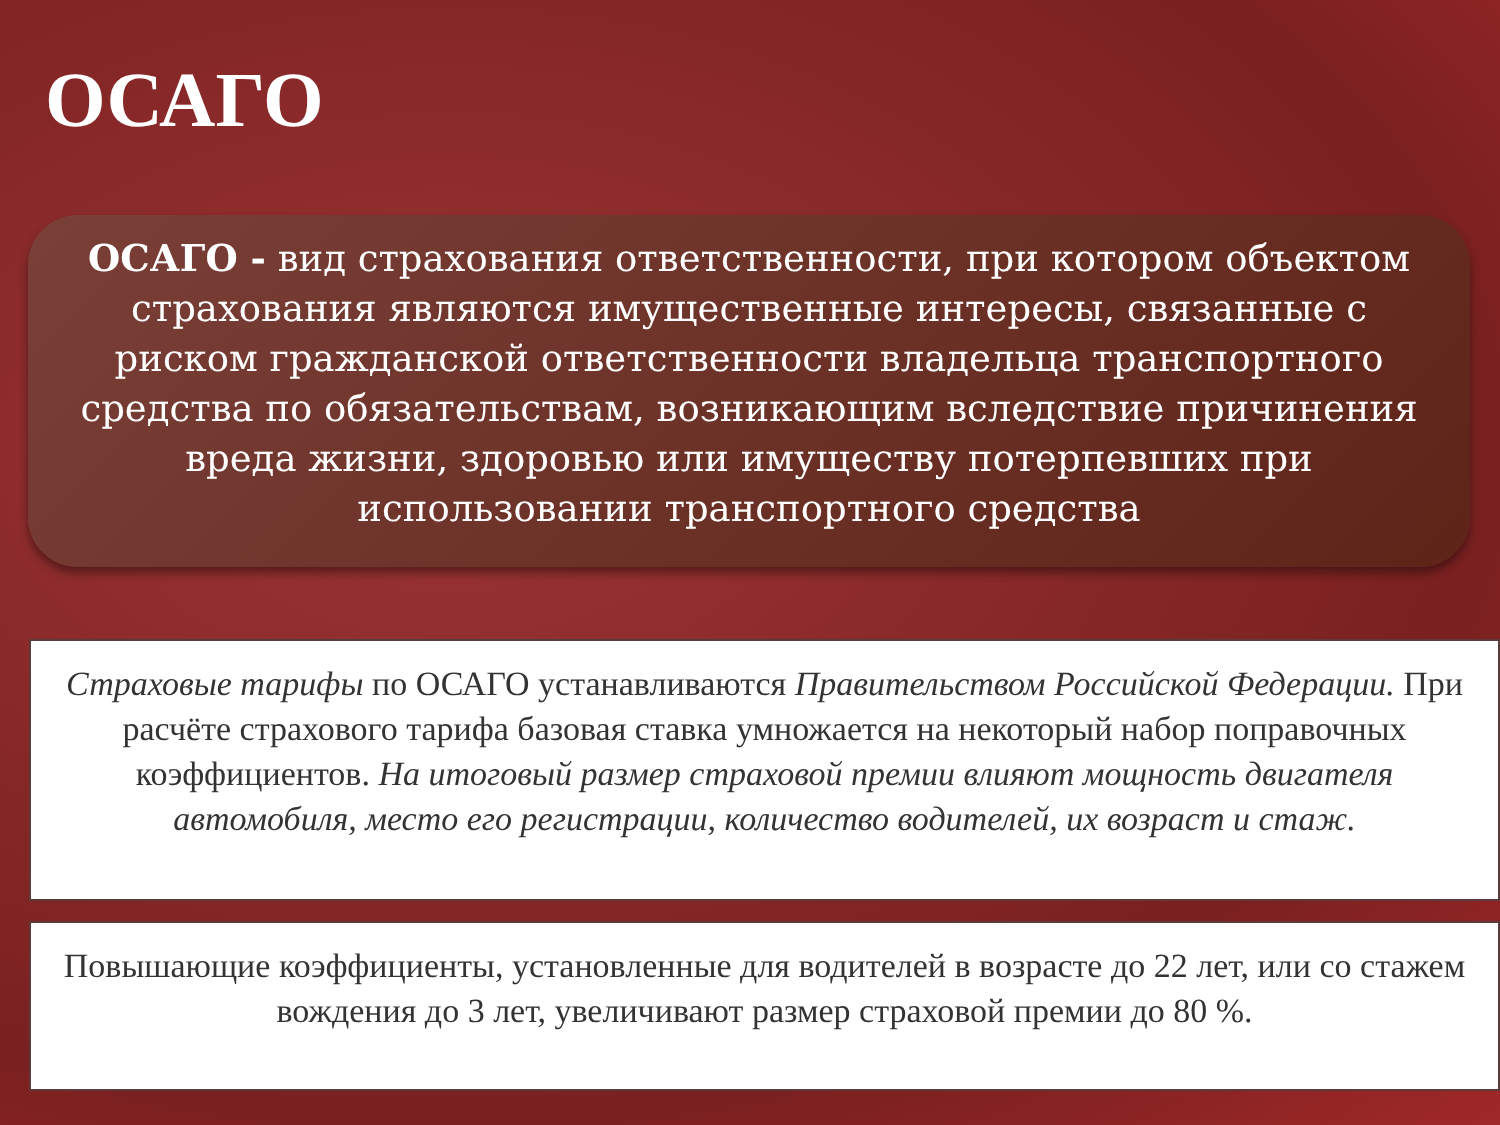ОСАГО
ОСАГО - вид страхования ответственности, при котором объектом страхования являются имущественные интересы, связанные с риском гражданской ответственности владельца транспортного средства по обязательствам, возникающим вследствие причинения вреда жизни, здоровью или имуществу потерпевших при использовании транспортного средства
Страховые тарифы по ОСАГО устанавливаются Правительством Российской Федерации. При расчёте страхового тарифа базовая ставка умножается на некоторый набор поправочных коэффициентов. На итоговый размер страховой премии влияют мощность двигателя автомобиля, место его регистрации, количество водителей, их возраст и стаж.
Повышающие коэффициенты, установленные для водителей в возрасте до 22 лет, или со стажем вождения до 3 лет, увеличивают размер страховой премии до 80 %.